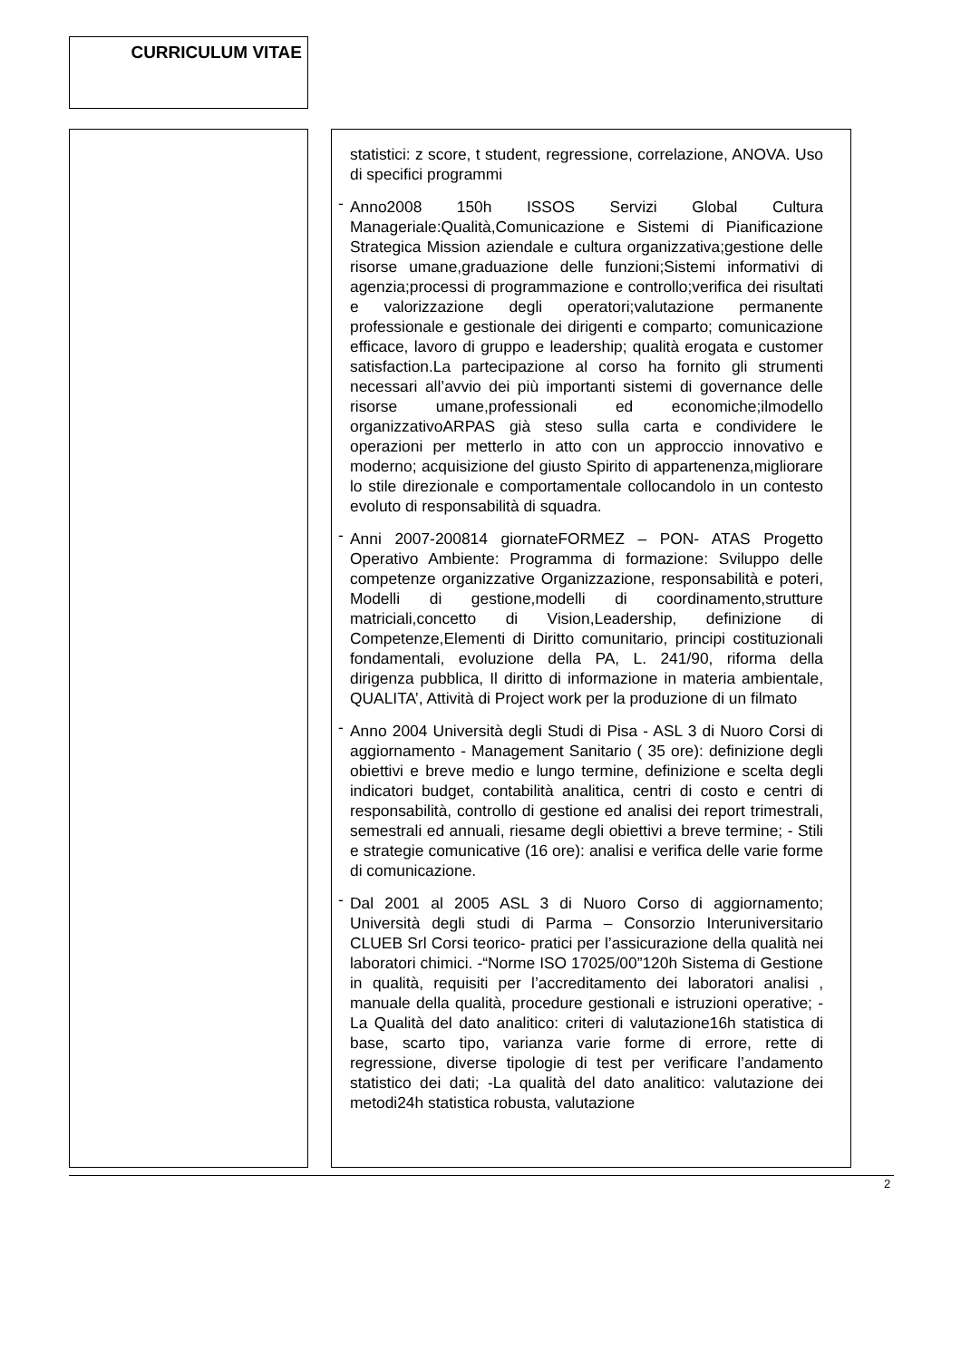CURRICULUM VITAE
statistici: z score, t student, regressione, correlazione, ANOVA. Uso di specifici programmi
- Anno2008 150h ISSOS Servizi Global Cultura Manageriale:Qualità,Comunicazione e Sistemi di Pianificazione Strategica Mission aziendale e cultura organizzativa;gestione delle risorse umane,graduazione delle funzioni;Sistemi informativi di agenzia;processi di programmazione e controllo;verifica dei risultati e valorizzazione degli operatori;valutazione permanente professionale e gestionale dei dirigenti e comparto; comunicazione efficace, lavoro di gruppo e leadership; qualità erogata e customer satisfaction.La partecipazione al corso ha fornito gli strumenti necessari all’avvio dei più importanti sistemi di governance delle risorse umane,professionali ed economiche;ilmodello organizzativoARPAS già steso sulla carta e condividere le operazioni per metterlo in atto con un approccio innovativo e moderno; acquisizione del giusto Spirito di appartenenza,migliorare lo stile direzionale e comportamentale collocandolo in un contesto evoluto di responsabilità di squadra.
- Anni 2007-200814 giornateFORMEZ – PON- ATAS Progetto Operativo Ambiente: Programma di formazione: Sviluppo delle competenze organizzative Organizzazione, responsabilità e poteri, Modelli di gestione,modelli di coordinamento,strutture matriciali,concetto di Vision,Leadership, definizione di Competenze,Elementi di Diritto comunitario, principi costituzionali fondamentali, evoluzione della PA, L. 241/90, riforma della dirigenza pubblica, Il diritto di informazione in materia ambientale, QUALITA’, Attività di Project work per la produzione di un filmato
- Anno 2004 Università degli Studi di Pisa - ASL 3 di Nuoro Corsi di aggiornamento - Management Sanitario ( 35 ore): definizione degli obiettivi e breve medio e lungo termine, definizione e scelta degli indicatori budget, contabilità analitica, centri di costo e centri di responsabilità, controllo di gestione ed analisi dei report trimestrali, semestrali ed annuali, riesame degli obiettivi a breve termine; - Stili e strategie comunicative (16 ore): analisi e verifica delle varie forme di comunicazione.
- Dal 2001 al 2005 ASL 3 di Nuoro Corso di aggiornamento; Università degli studi di Parma – Consorzio Interuniversitario CLUEB Srl Corsi teorico- pratici per l’assicurazione della qualità nei laboratori chimici. -“Norme ISO 17025/00”120h Sistema di Gestione in qualità, requisiti per l’accreditamento dei laboratori analisi , manuale della qualità, procedure gestionali e istruzioni operative; -La Qualità del dato analitico: criteri di valutazione16h statistica di base, scarto tipo, varianza varie forme di errore, rette di regressione, diverse tipologie di test per verificare l’andamento statistico dei dati; -La qualità del dato analitico: valutazione dei metodi24h statistica robusta, valutazione
2